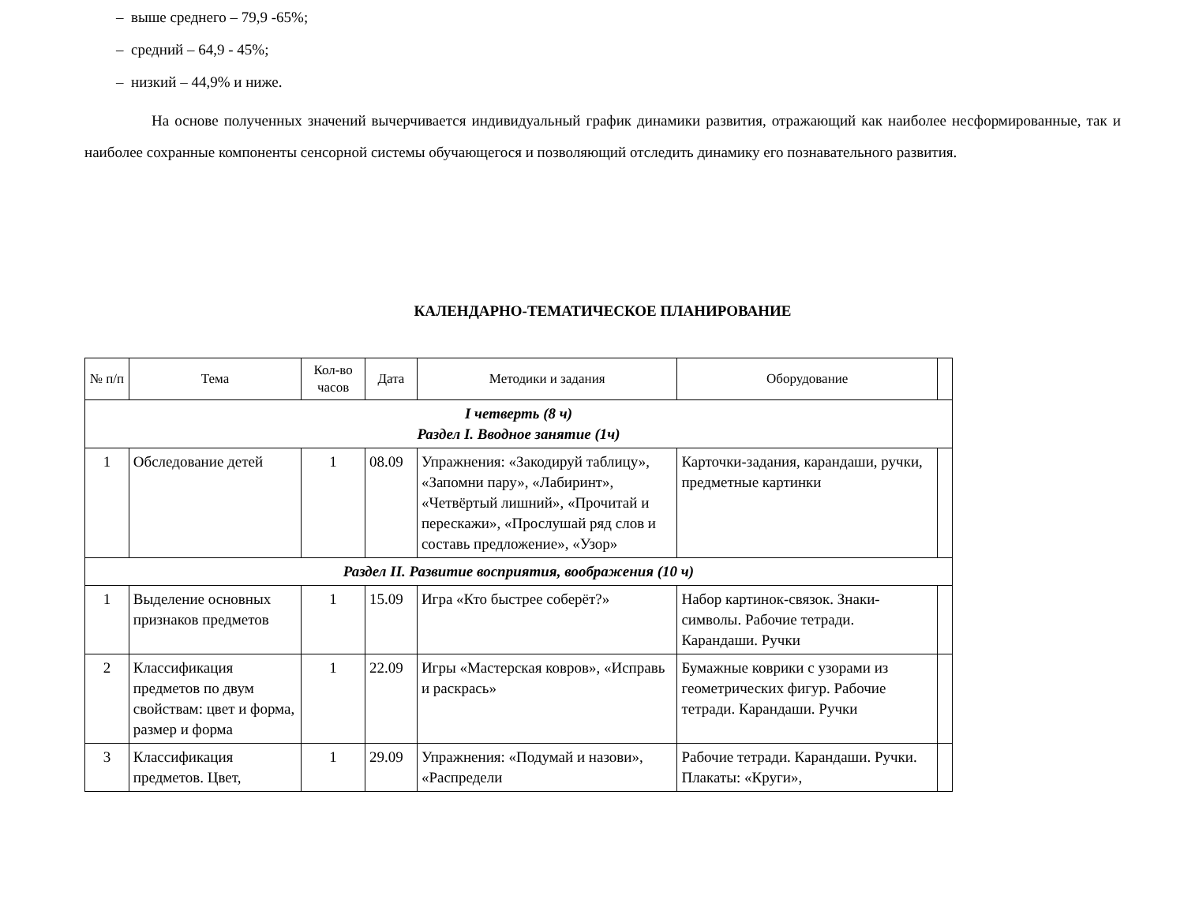– выше среднего – 79,9 -65%;
– средний – 64,9 - 45%;
– низкий – 44,9% и ниже.
На основе полученных значений вычерчивается индивидуальный график динамики развития, отражающий как наиболее несформированные, так и наиболее сохранные компоненты сенсорной системы обучающегося и позволяющий отследить динамику его познавательного развития.
КАЛЕНДАРНО-ТЕМАТИЧЕСКОЕ ПЛАНИРОВАНИЕ
| № п/п | Тема | Кол-во часов | Дата | Методики и задания | Оборудование | |
| --- | --- | --- | --- | --- | --- | --- |
| I четверть (8 ч) Раздел I. Вводное занятие (1ч) | | | | | | |
| 1 | Обследование детей | 1 | 08.09 | Упражнения: «Закодируй таблицу», «Запомни пару», «Лабиринт», «Четвёртый лишний», «Прочитай и перескажи», «Прослушай ряд слов и составь предложение», «Узор» | Карточки-задания, карандаши, ручки, предметные картинки | |
| Раздел II. Развитие восприятия, воображения (10 ч) | | | | | | |
| 1 | Выделение основных признаков предметов | 1 | 15.09 | Игра «Кто быстрее соберёт?» | Набор картинок-связок. Знаки-символы. Рабочие тетради. Карандаши. Ручки | |
| 2 | Классификация предметов по двум свойствам: цвет и форма, размер и форма | 1 | 22.09 | Игры «Мастерская ковров», «Исправь и раскрась» | Бумажные коврики с узорами из геометрических фигур. Рабочие тетради. Карандаши. Ручки | |
| 3 | Классификация предметов. Цвет, | 1 | 29.09 | Упражнения: «Подумай и назови», «Распредели | Рабочие тетради. Карандаши. Ручки. Плакаты: «Круги», | |